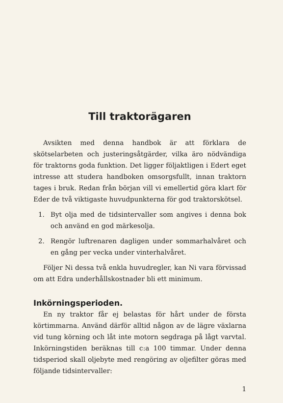Till traktorägaren
Avsikten med denna handbok är att förklara de skötselarbeten och justeringsåtgärder, vilka äro nödvändiga för traktorns goda funktion. Det ligger följaktligen i Edert eget intresse att studera handboken omsorgsfullt, innan traktorn tages i bruk. Redan från början vill vi emellertid göra klart för Eder de två viktigaste huvudpunkterna för god traktorskötsel.
1. Byt olja med de tidsintervaller som angives i denna bok och använd en god märkesolja.
2. Rengör luftrenaren dagligen under sommarhalvåret och en gång per vecka under vinterhalvåret.
Följer Ni dessa två enkla huvudregler, kan Ni vara förvissad om att Edra underhållskostnader bli ett minimum.
Inkörningsperioden.
En ny traktor får ej belastas för hårt under de första körtimmarna. Använd därför alltid någon av de lägre växlarna vid tung körning och låt inte motorn segdraga på lågt varvtal. Inkörningstiden beräknas till c:a 100 timmar. Under denna tidsperiod skall oljebyte med rengöring av oljefilter göras med följande tidsintervaller:
1